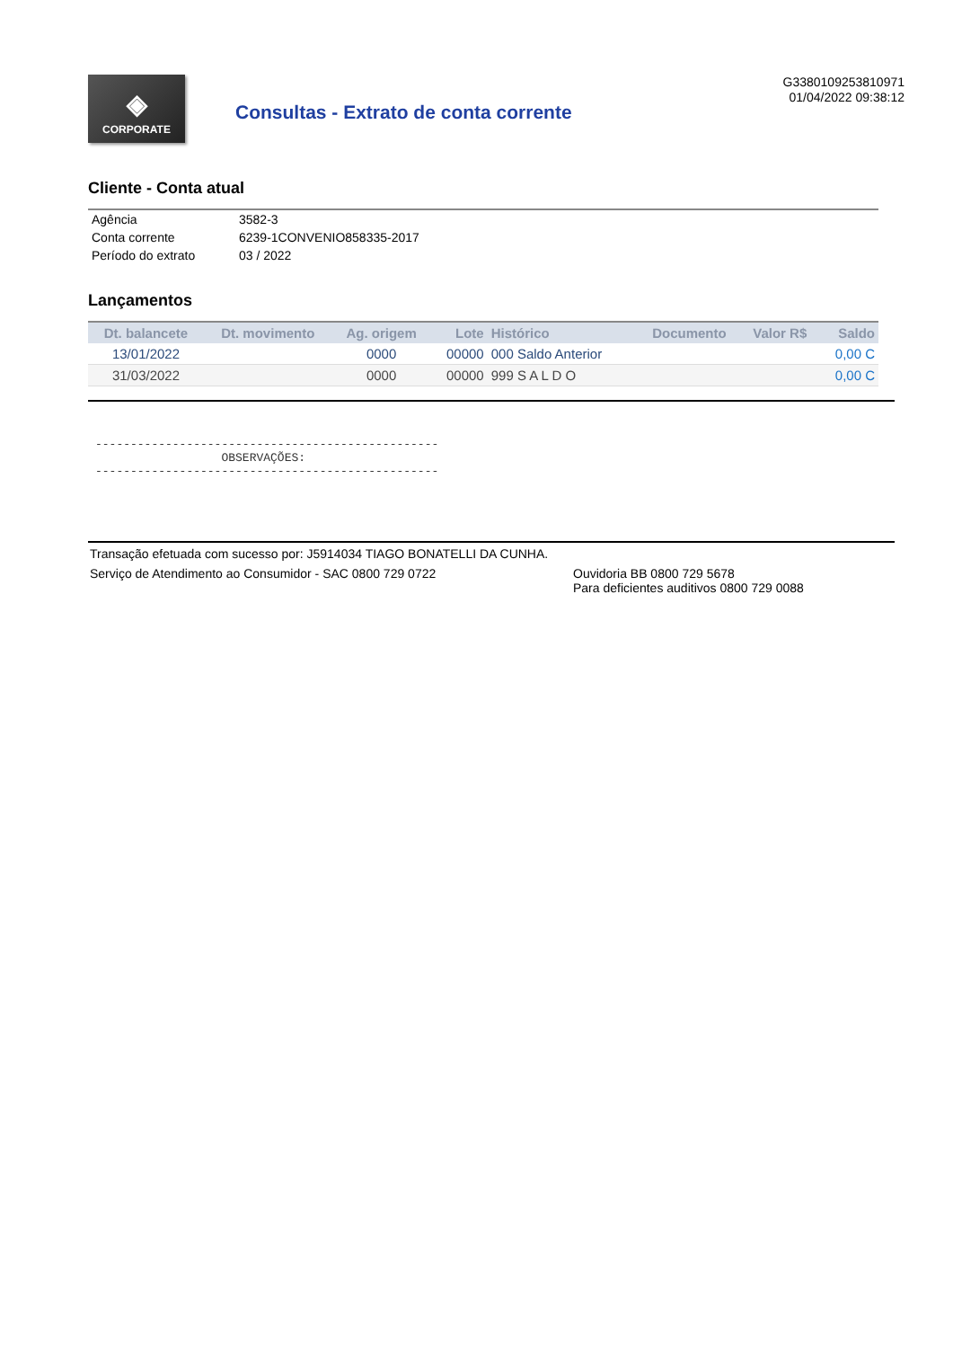◈
CORPORATE
Consultas - Extrato de conta corrente
G3380109253810971
01/04/2022 09:38:12
Cliente - Conta atual
| Agência | 3582-3 |
| Conta corrente | 6239-1CONVENIO858335-2017 |
| Período do extrato | 03 / 2022 |
Lançamentos
| Dt. balancete | Dt. movimento | Ag. origem | Lote | Histórico | Documento | Valor R$ | Saldo |
| --- | --- | --- | --- | --- | --- | --- | --- |
| 13/01/2022 | | 0000 | 00000 | 000 Saldo Anterior | | | 0,00 C |
| 31/03/2022 | | 0000 | 00000 | 999 S A L D O | | | 0,00 C |
-------------------------------------------------
                  OBSERVAÇÕES:
-------------------------------------------------
Transação efetuada com sucesso por: J5914034 TIAGO BONATELLI DA CUNHA.
Serviço de Atendimento ao Consumidor - SAC 0800 729 0722 Ouvidoria BB 0800 729 5678
Para deficientes auditivos 0800 729 0088